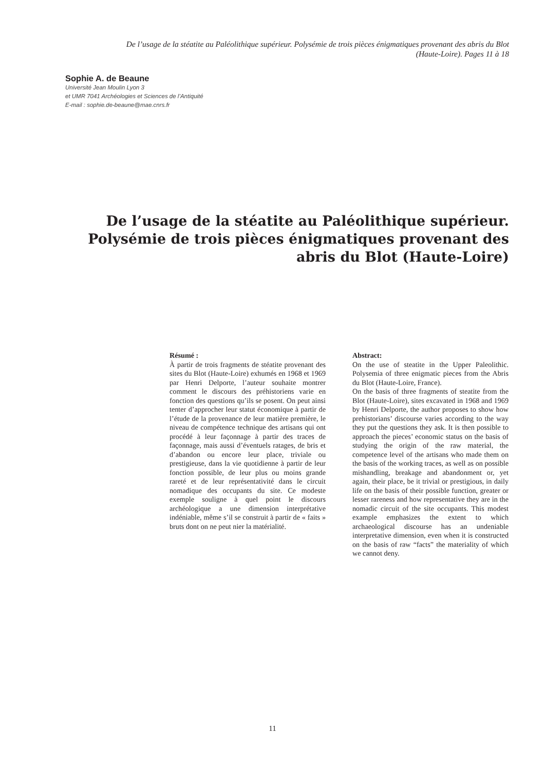De l’usage de la stéatite au Paléolithique supérieur. Polysémie de trois pièces énigmatiques provenant des abris du Blot (Haute-Loire). Pages 11 à 18
Sophie A. de Beaune
Université Jean Moulin Lyon 3
et UMR 7041 Archéologies et Sciences de l’Antiquité
E-mail : sophie.de-beaune@mae.cnrs.fr
De l’usage de la stéatite au Paléolithique supérieur. Polysémie de trois pièces énigmatiques provenant des abris du Blot (Haute-Loire)
Résumé :
À partir de trois fragments de stéatite provenant des sites du Blot (Haute-Loire) exhumés en 1968 et 1969 par Henri Delporte, l’auteur souhaite montrer comment le discours des préhistoriens varie en fonction des questions qu’ils se posent. On peut ainsi tenter d’approcher leur statut économique à partir de l’étude de la provenance de leur matière première, le niveau de compétence technique des artisans qui ont procédé à leur façonnage à partir des traces de façonnage, mais aussi d’éventuels ratages, de bris et d’abandon ou encore leur place, triviale ou prestigieuse, dans la vie quotidienne à partir de leur fonction possible, de leur plus ou moins grande rareté et de leur représentativité dans le circuit nomadique des occupants du site. Ce modeste exemple souligne à quel point le discours archéologique a une dimension interprétative indéniable, même s’il se construit à partir de « faits » bruts dont on ne peut nier la matérialité.
Abstract:
On the use of steatite in the Upper Paleolithic. Polysemia of three enigmatic pieces from the Abris du Blot (Haute-Loire, France).
On the basis of three fragments of steatite from the Blot (Haute-Loire), sites excavated in 1968 and 1969 by Henri Delporte, the author proposes to show how prehistorians’ discourse varies according to the way they put the questions they ask. It is then possible to approach the pieces’ economic status on the basis of studying the origin of the raw material, the competence level of the artisans who made them on the basis of the working traces, as well as on possible mishandling, breakage and abandonment or, yet again, their place, be it trivial or prestigious, in daily life on the basis of their possible function, greater or lesser rareness and how representative they are in the nomadic circuit of the site occupants. This modest example emphasizes the extent to which archaeological discourse has an undeniable interpretative dimension, even when it is constructed on the basis of raw “facts” the materiality of which we cannot deny.
11